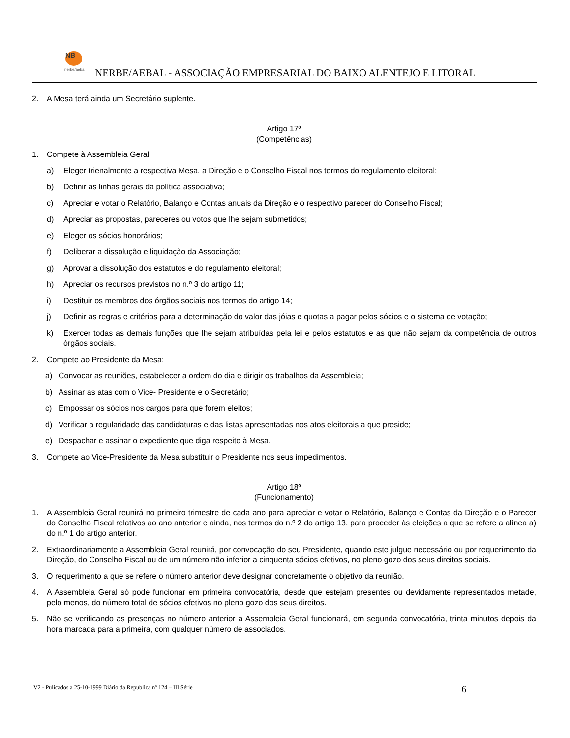NB
nerbe/aebal
NERBE/AEBAL - ASSOCIAÇÃO EMPRESARIAL DO BAIXO ALENTEJO E LITORAL
2. A Mesa terá ainda um Secretário suplente.
Artigo 17º
(Competências)
1. Compete à Assembleia Geral:
a) Eleger trienalmente a respectiva Mesa, a Direção e o Conselho Fiscal nos termos do regulamento eleitoral;
b) Definir as linhas gerais da política associativa;
c) Apreciar e votar o Relatório, Balanço e Contas anuais da Direção e o respectivo parecer do Conselho Fiscal;
d) Apreciar as propostas, pareceres ou votos que lhe sejam submetidos;
e) Eleger os sócios honorários;
f) Deliberar a dissolução e liquidação da Associação;
g) Aprovar a dissolução dos estatutos e do regulamento eleitoral;
h) Apreciar os recursos previstos no n.º 3 do artigo 11;
i) Destituir os membros dos órgãos sociais nos termos do artigo 14;
j) Definir as regras e critérios para a determinação do valor das jóias e quotas a pagar pelos sócios e o sistema de votação;
k) Exercer todas as demais funções que lhe sejam atribuídas pela lei e pelos estatutos e as que não sejam da competência de outros órgãos sociais.
2. Compete ao Presidente da Mesa:
a) Convocar as reuniões, estabelecer a ordem do dia e dirigir os trabalhos da Assembleia;
b) Assinar as atas com o Vice- Presidente e o Secretário;
c) Empossar os sócios nos cargos para que forem eleitos;
d) Verificar a regularidade das candidaturas e das listas apresentadas nos atos eleitorais a que preside;
e) Despachar e assinar o expediente que diga respeito à Mesa.
3. Compete ao Vice-Presidente da Mesa substituir o Presidente nos seus impedimentos.
Artigo 18º
(Funcionamento)
1. A Assembleia Geral reunirá no primeiro trimestre de cada ano para apreciar e votar o Relatório, Balanço e Contas da Direção e o Parecer do Conselho Fiscal relativos ao ano anterior e ainda, nos termos do n.º 2 do artigo 13, para proceder às eleições a que se refere a alínea a) do n.º 1 do artigo anterior.
2. Extraordinariamente a Assembleia Geral reunirá, por convocação do seu Presidente, quando este julgue necessário ou por requerimento da Direção, do Conselho Fiscal ou de um número não inferior a cinquenta sócios efetivos, no pleno gozo dos seus direitos sociais.
3. O requerimento a que se refere o número anterior deve designar concretamente o objetivo da reunião.
4. A Assembleia Geral só pode funcionar em primeira convocatória, desde que estejam presentes ou devidamente representados metade, pelo menos, do número total de sócios efetivos no pleno gozo dos seus direitos.
5. Não se verificando as presenças no número anterior a Assembleia Geral funcionará, em segunda convocatória, trinta minutos depois da hora marcada para a primeira, com qualquer número de associados.
V2 - Pulicados a 25-10-1999 Diário da Republica nº 124 – III Série 6